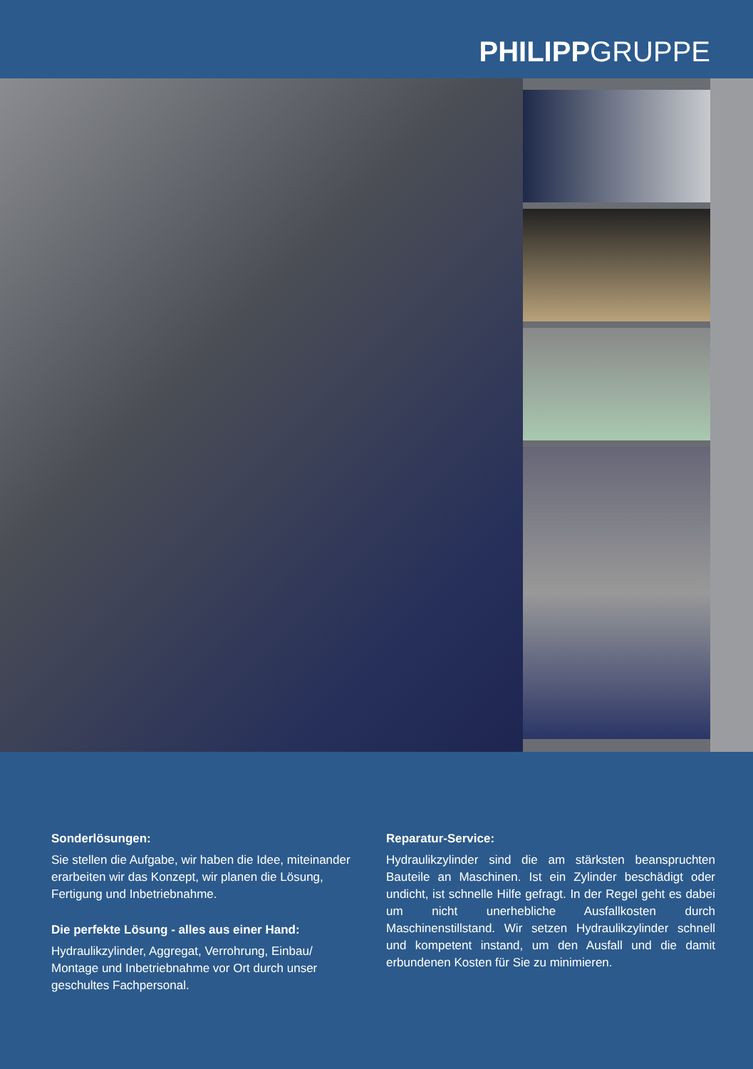PHILIPPGRUPPE
Sonderlösungen:
Sie stellen die Aufgabe, wir haben die Idee, miteinander erarbeiten wir das Konzept, wir planen die Lösung, Fertigung und Inbetriebnahme.
Die perfekte Lösung - alles aus einer Hand:
Hydraulikzylinder, Aggregat, Verrohrung, Einbau/ Montage und Inbetriebnahme vor Ort durch unser geschultes Fachpersonal.
Reparatur-Service:
Hydraulikzylinder sind die am stärksten beanspruchten Bauteile an Maschinen. Ist ein Zylinder beschädigt oder undicht, ist schnelle Hilfe gefragt. In der Regel geht es dabei um nicht unerhebliche Ausfallkosten durch Maschinenstillstand. Wir setzen Hydraulikzylinder schnell und kompetent instand, um den Ausfall und die damit erbundenen Kosten für Sie zu minimieren.